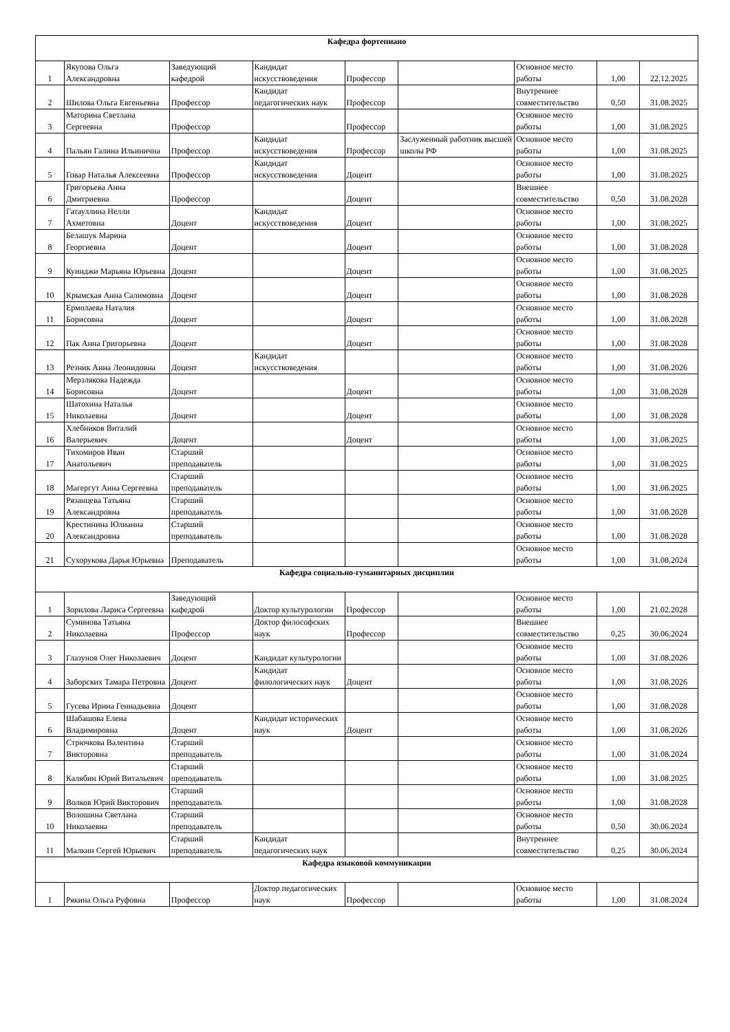| Кафедра фортепиано | | | | | | | | |
| 1 | Якупова Ольга Александровна | Заведующий кафедрой | Кандидат искусствоведения | Профессор | | Основное место работы | 1,00 | 22.12.2025 |
| 2 | Шилова Ольга Евгеньевна | Профессор | Кандидат педагогических наук | Профессор | | Внутреннее совместительство | 0,50 | 31.08.2025 |
| 3 | Маторина Светлана Сергеевна | Профессор | | Профессор | | Основное место работы | 1,00 | 31.08.2025 |
| 4 | Пальян Галина Ильинична | Профессор | Кандидат искусствоведения | Профессор | Заслуженный работник высшей школы РФ | Основное место работы | 1,00 | 31.08.2025 |
| 5 | Говар Наталья Алексеевна | Профессор | Кандидат искусствоведения | Доцент | | Основное место работы | 1,00 | 31.08.2025 |
| 6 | Григорьева Анна Дмитриевна | Профессор | | Доцент | | Внешнее совместительство | 0,50 | 31.08.2028 |
| 7 | Гатауллина Нелли Ахметовна | Доцент | Кандидат искусствоведения | Доцент | | Основное место работы | 1,00 | 31.08.2025 |
| 8 | Белашук Марина Георгиевна | Доцент | | Доцент | | Основное место работы | 1,00 | 31.08.2028 |
| 9 | Куинджи Марьяна Юрьевна | Доцент | | Доцент | | Основное место работы | 1,00 | 31.08.2025 |
| 10 | Крымская Анна Салимовна | Доцент | | Доцент | | Основное место работы | 1,00 | 31.08.2028 |
| 11 | Ермолаева Наталия Борисовна | Доцент | | Доцент | | Основное место работы | 1,00 | 31.08.2028 |
| 12 | Пак Анна Григорьевна | Доцент | | Доцент | | Основное место работы | 1,00 | 31.08.2028 |
| 13 | Резник Анна Леонидовна | Доцент | Кандидат искусствоведения | | | Основное место работы | 1,00 | 31.08.2026 |
| 14 | Мерзлякова Надежда Борисовна | Доцент | | Доцент | | Основное место работы | 1,00 | 31.08.2028 |
| 15 | Шатохина Наталья Николаевна | Доцент | | Доцент | | Основное место работы | 1,00 | 31.08.2028 |
| 16 | Хлебников Виталий Валерьевич | Доцент | | Доцент | | Основное место работы | 1,00 | 31.08.2025 |
| 17 | Тихомиров Иван Анатольевич | Старший преподаватель | | | | Основное место работы | 1,00 | 31.08.2025 |
| 18 | Магергут Анна Сергеевна | Старший преподаватель | | | | Основное место работы | 1,00 | 31.08.2025 |
| 19 | Рязанцева Татьяна Александровна | Старший преподаватель | | | | Основное место работы | 1,00 | 31.08.2028 |
| 20 | Крестинина Юлианна Александровна | Старший преподаватель | | | | Основное место работы | 1,00 | 31.08.2028 |
| 21 | Сухорукова Дарья Юрьевна | Преподаватель | | | | Основное место работы | 1,00 | 31.08.2024 |
| Кафедра социально-гуманитарных дисциплин | | | | | | | | |
| 1 | Зорилова Лариса Сергеевна | Заведующий кафедрой | Доктор культурологии | Профессор | | Основное место работы | 1,00 | 21.02.2028 |
| 2 | Суминова Татьяна Николаевна | Профессор | Доктор философских наук | Профессор | | Внешнее совместительство | 0,25 | 30.06.2024 |
| 3 | Глазунов Олег Николаевич | Доцент | Кандидат культурологии | | | Основное место работы | 1,00 | 31.08.2026 |
| 4 | Заборских Тамара Петровна | Доцент | Кандидат филологических наук | Доцент | | Основное место работы | 1,00 | 31.08.2026 |
| 5 | Гусева Ирина Геннадьевна | Доцент | | | | Основное место работы | 1,00 | 31.08.2028 |
| 6 | Шабашова Елена Владимировна | Доцент | Кандидат исторических наук | Доцент | | Основное место работы | 1,00 | 31.08.2026 |
| 7 | Стрючкова Валентина Викторовна | Старший преподаватель | | | | Основное место работы | 1,00 | 31.08.2024 |
| 8 | Калябин Юрий Витальевич | Старший преподаватель | | | | Основное место работы | 1,00 | 31.08.2025 |
| 9 | Волков Юрий Викторович | Старший преподаватель | | | | Основное место работы | 1,00 | 31.08.2028 |
| 10 | Волошина Светлана Николаевна | Старший преподаватель | | | | Основное место работы | 0,50 | 30.06.2024 |
| 11 | Малкин Сергей Юрьевич | Старший преподаватель | Кандидат педагогических наук | | | Внутреннее совместительство | 0,25 | 30.06.2024 |
| Кафедра языковой коммуникации | | | | | | | | |
| 1 | Рякина Ольга Руфовна | Профессор | Доктор педагогических наук | Профессор | | Основное место работы | 1,00 | 31.08.2024 |